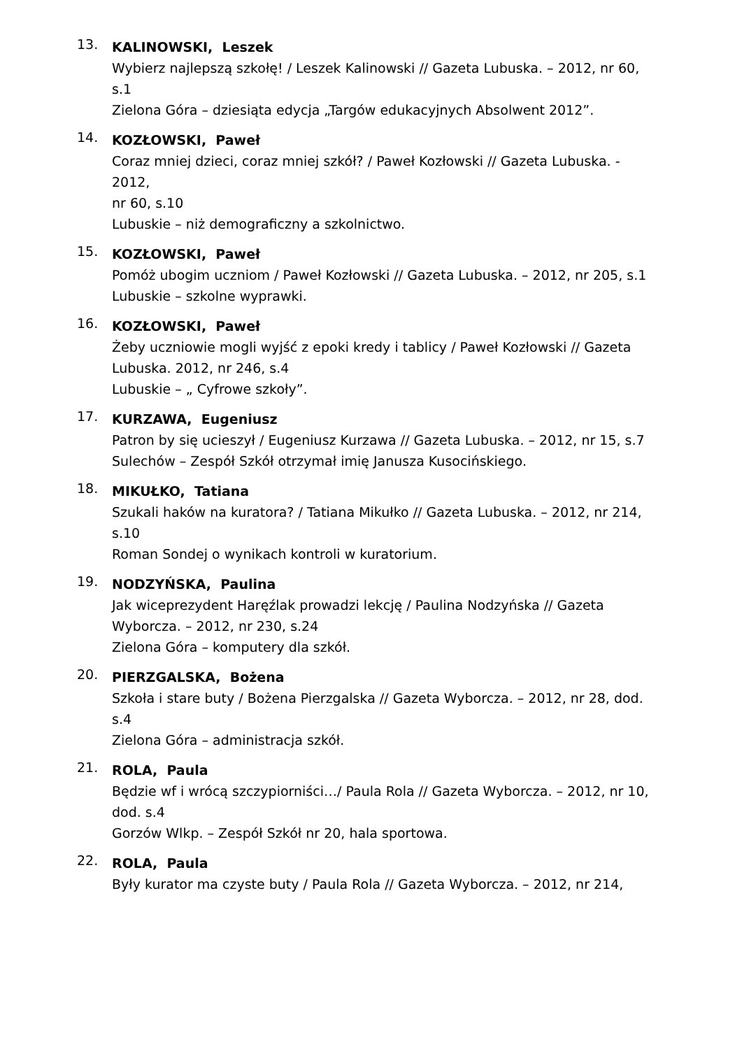13.
KALINOWSKI, Leszek
Wybierz najlepszą szkołę! / Leszek Kalinowski // Gazeta Lubuska. – 2012, nr 60, s.1
Zielona Góra – dziesiąta edycja „Targów edukacyjnych Absolwent 2012”.
14.
KOZŁOWSKI, Paweł
Coraz mniej dzieci, coraz mniej szkół? / Paweł Kozłowski // Gazeta Lubuska. - 2012,
nr 60, s.10
Lubuskie – niż demograficzny a szkolnictwo.
15.
KOZŁOWSKI, Paweł
Pomóż ubogim uczniom / Paweł Kozłowski // Gazeta Lubuska. – 2012, nr 205, s.1
Lubuskie – szkolne wyprawki.
16.
KOZŁOWSKI, Paweł
Żeby uczniowie mogli wyjść z epoki kredy i tablicy / Paweł Kozłowski // Gazeta Lubuska. 2012, nr 246, s.4
Lubuskie – „ Cyfrowe szkoły”.
17.
KURZAWA, Eugeniusz
Patron by się ucieszył / Eugeniusz Kurzawa // Gazeta Lubuska. – 2012, nr 15, s.7
Sulechów – Zespół Szkół otrzymał imię Janusza Kusocińskiego.
18.
MIKUŁKO, Tatiana
Szukali haków na kuratora? / Tatiana Mikułko // Gazeta Lubuska. – 2012, nr 214, s.10
Roman Sondej o wynikach kontroli w kuratorium.
19.
NODZYŃSKA, Paulina
Jak wiceprezydent Haręźlak prowadzi lekcję / Paulina Nodzyńska // Gazeta Wyborcza. – 2012, nr 230, s.24
Zielona Góra – komputery dla szkół.
20.
PIERZGALSKA, Bożena
Szkoła i stare buty / Bożena Pierzgalska // Gazeta Wyborcza. – 2012, nr 28, dod. s.4
Zielona Góra – administracja szkół.
21.
ROLA, Paula
Będzie wf i wrócą szczypiorniści…/ Paula Rola // Gazeta Wyborcza. – 2012, nr 10,
dod. s.4
Gorzów Wlkp. – Zespół Szkół nr 20, hala sportowa.
22.
ROLA, Paula
Były kurator ma czyste buty / Paula Rola // Gazeta Wyborcza. – 2012, nr 214,